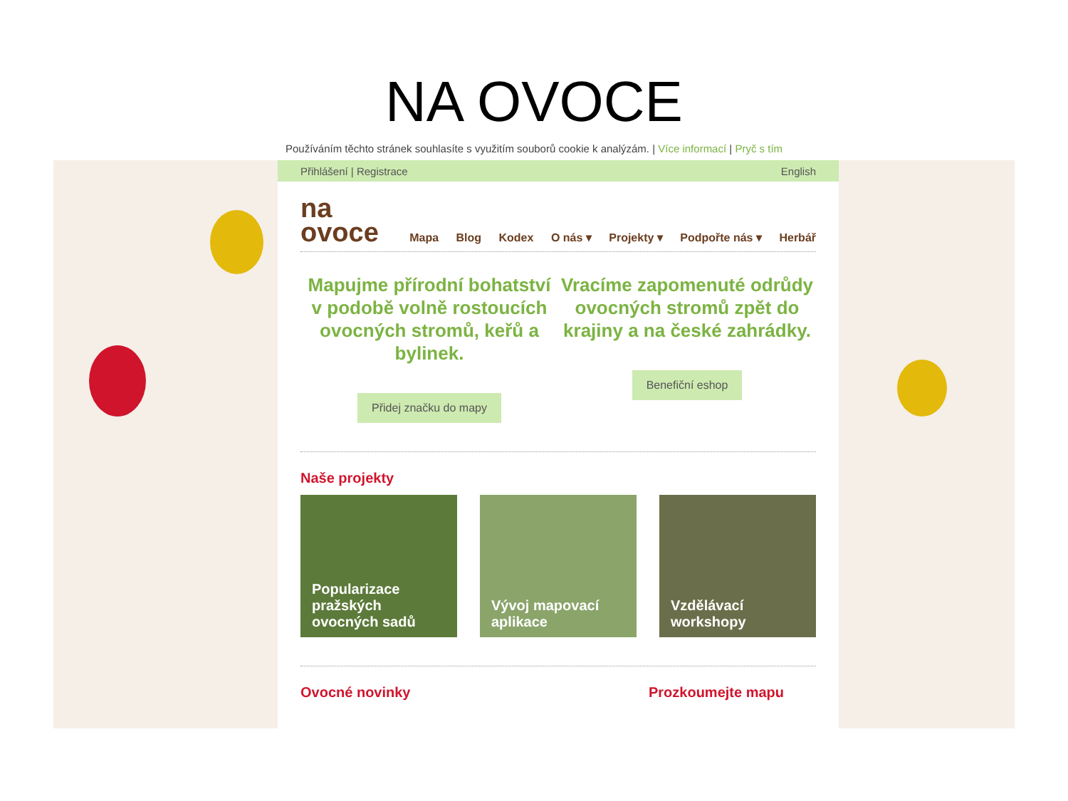NA OVOCE
Používáním těchto stránek souhlasíte s využitím souborů cookie k analýzám. | Více informací | Pryč s tím
Přihlášení | Registrace English
na
ovoce
Mapa Blog Kodex O nás ▾ Projekty ▾ Podpořte nás ▾ Herbář
Mapujme přírodní bohatství v podobě volně rostoucích ovocných stromů, keřů a bylinek.
Přidej značku do mapy
Vracíme zapomenuté odrůdy ovocných stromů zpět do krajiny a na české zahrádky.
Benefiční eshop
Naše projekty
Popularizace pražských ovocných sadů
Vývoj mapovací aplikace Vzdělávací workshopy
Ovocné novinky Prozkoumejte mapu